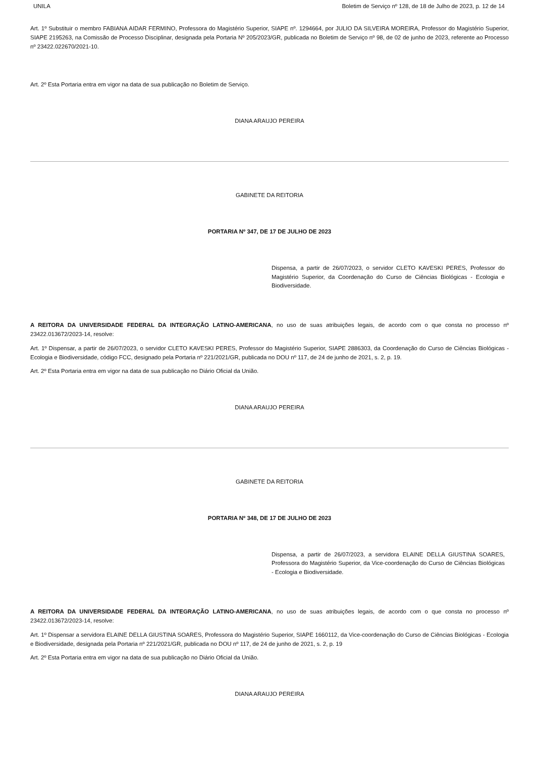UNILA Boletim de Serviço nº 128, de 18 de Julho de 2023, p. 12 de 14
Art. 1º Substituir o membro FABIANA AIDAR FERMINO, Professora do Magistério Superior, SIAPE nº. 1294664, por JULIO DA SILVEIRA MOREIRA, Professor do Magistério Superior, SIAPE 2195263, na Comissão de Processo Disciplinar, designada pela Portaria Nº 205/2023/GR, publicada no Boletim de Serviço nº 98, de 02 de junho de 2023, referente ao Processo nº 23422.022670/2021-10.
Art. 2º Esta Portaria entra em vigor na data de sua publicação no Boletim de Serviço.
DIANA ARAUJO PEREIRA
GABINETE DA REITORIA
PORTARIA Nº 347, DE 17 DE JULHO DE 2023
Dispensa, a partir de 26/07/2023, o servidor CLETO KAVESKI PERES, Professor do Magistério Superior, da Coordenação do Curso de Ciências Biológicas - Ecologia e Biodiversidade.
A REITORA DA UNIVERSIDADE FEDERAL DA INTEGRAÇÃO LATINO-AMERICANA, no uso de suas atribuições legais, de acordo com o que consta no processo nº 23422.013672/2023-14, resolve:
Art. 1º Dispensar, a partir de 26/07/2023, o servidor CLETO KAVESKI PERES, Professor do Magistério Superior, SIAPE 2886303, da Coordenação do Curso de Ciências Biológicas - Ecologia e Biodiversidade, código FCC, designado pela Portaria nº 221/2021/GR, publicada no DOU nº 117, de 24 de junho de 2021, s. 2, p. 19.
Art. 2º Esta Portaria entra em vigor na data de sua publicação no Diário Oficial da União.
DIANA ARAUJO PEREIRA
GABINETE DA REITORIA
PORTARIA Nº 348, DE 17 DE JULHO DE 2023
Dispensa, a partir de 26/07/2023, a servidora ELAINE DELLA GIUSTINA SOARES, Professora do Magistério Superior, da Vice-coordenação do Curso de Ciências Biológicas - Ecologia e Biodiversidade.
A REITORA DA UNIVERSIDADE FEDERAL DA INTEGRAÇÃO LATINO-AMERICANA, no uso de suas atribuições legais, de acordo com o que consta no processo nº 23422.013672/2023-14, resolve:
Art. 1º Dispensar a servidora ELAINE DELLA GIUSTINA SOARES, Professora do Magistério Superior, SIAPE 1660112, da Vice-coordenação do Curso de Ciências Biológicas - Ecologia e Biodiversidade, designada pela Portaria nº 221/2021/GR, publicada no DOU nº 117, de 24 de junho de 2021, s. 2, p. 19
Art. 2º Esta Portaria entra em vigor na data de sua publicação no Diário Oficial da União.
DIANA ARAUJO PEREIRA